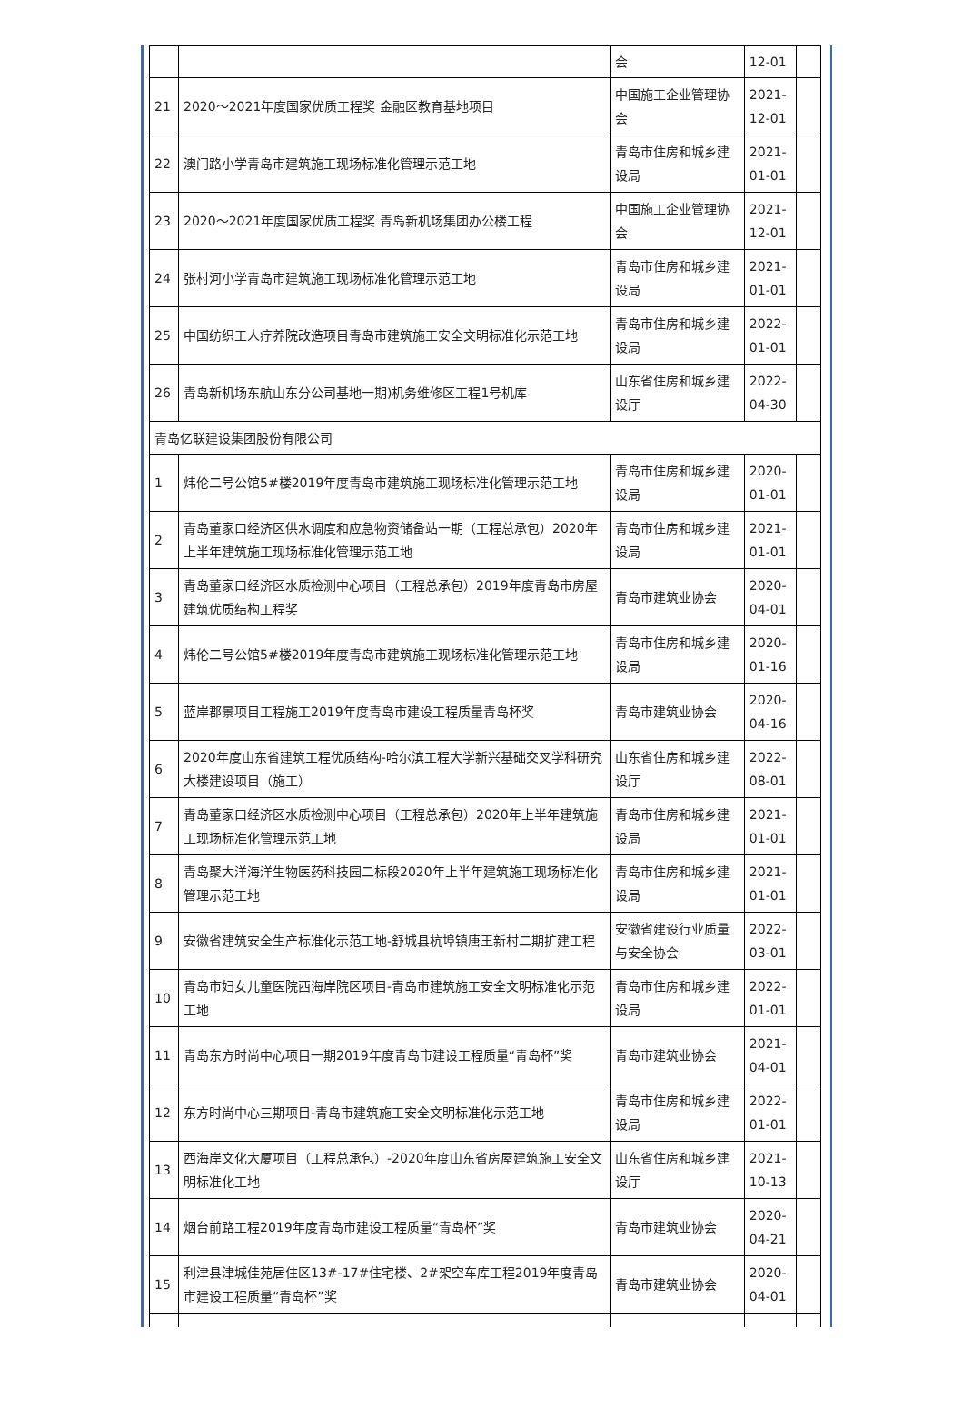| | | 会 | 12-01 | |
| 21 | 2020～2021年度国家优质工程奖 金融区教育基地项目 | 中国施工企业管理协会 | 2021-12-01 | |
| 22 | 澳门路小学青岛市建筑施工现场标准化管理示范工地 | 青岛市住房和城乡建设局 | 2021-01-01 | |
| 23 | 2020～2021年度国家优质工程奖 青岛新机场集团办公楼工程 | 中国施工企业管理协会 | 2021-12-01 | |
| 24 | 张村河小学青岛市建筑施工现场标准化管理示范工地 | 青岛市住房和城乡建设局 | 2021-01-01 | |
| 25 | 中国纺织工人疗养院改造项目青岛市建筑施工安全文明标准化示范工地 | 青岛市住房和城乡建设局 | 2022-01-01 | |
| 26 | 青岛新机场东航山东分公司基地一期)机务维修区工程1号机库 | 山东省住房和城乡建设厅 | 2022-04-30 | |
| 青岛亿联建设集团股份有限公司 | | | | |
| 1 | 炜伦二号公馆5#楼2019年度青岛市建筑施工现场标准化管理示范工地 | 青岛市住房和城乡建设局 | 2020-01-01 | |
| 2 | 青岛董家口经济区供水调度和应急物资储备站一期（工程总承包）2020年上半年建筑施工现场标准化管理示范工地 | 青岛市住房和城乡建设局 | 2021-01-01 | |
| 3 | 青岛董家口经济区水质检测中心项目（工程总承包）2019年度青岛市房屋建筑优质结构工程奖 | 青岛市建筑业协会 | 2020-04-01 | |
| 4 | 炜伦二号公馆5#楼2019年度青岛市建筑施工现场标准化管理示范工地 | 青岛市住房和城乡建设局 | 2020-01-16 | |
| 5 | 蓝岸郡景项目工程施工2019年度青岛市建设工程质量青岛杯奖 | 青岛市建筑业协会 | 2020-04-16 | |
| 6 | 2020年度山东省建筑工程优质结构-哈尔滨工程大学新兴基础交叉学科研究大楼建设项目（施工） | 山东省住房和城乡建设厅 | 2022-08-01 | |
| 7 | 青岛董家口经济区水质检测中心项目（工程总承包）2020年上半年建筑施工现场标准化管理示范工地 | 青岛市住房和城乡建设局 | 2021-01-01 | |
| 8 | 青岛聚大洋海洋生物医药科技园二标段2020年上半年建筑施工现场标准化管理示范工地 | 青岛市住房和城乡建设局 | 2021-01-01 | |
| 9 | 安徽省建筑安全生产标准化示范工地-舒城县杭埠镇唐王新村二期扩建工程 | 安徽省建设行业质量与安全协会 | 2022-03-01 | |
| 10 | 青岛市妇女儿童医院西海岸院区项目-青岛市建筑施工安全文明标准化示范工地 | 青岛市住房和城乡建设局 | 2022-01-01 | |
| 11 | 青岛东方时尚中心项目一期2019年度青岛市建设工程质量“青岛杯”奖 | 青岛市建筑业协会 | 2021-04-01 | |
| 12 | 东方时尚中心三期项目-青岛市建筑施工安全文明标准化示范工地 | 青岛市住房和城乡建设局 | 2022-01-01 | |
| 13 | 西海岸文化大厦项目（工程总承包）-2020年度山东省房屋建筑施工安全文明标准化工地 | 山东省住房和城乡建设厅 | 2021-10-13 | |
| 14 | 烟台前路工程2019年度青岛市建设工程质量“青岛杯”奖 | 青岛市建筑业协会 | 2020-04-21 | |
| 15 | 利津县津城佳苑居住区13#-17#住宅楼、2#架空车库工程2019年度青岛市建设工程质量“青岛杯”奖 | 青岛市建筑业协会 | 2020-04-01 | |